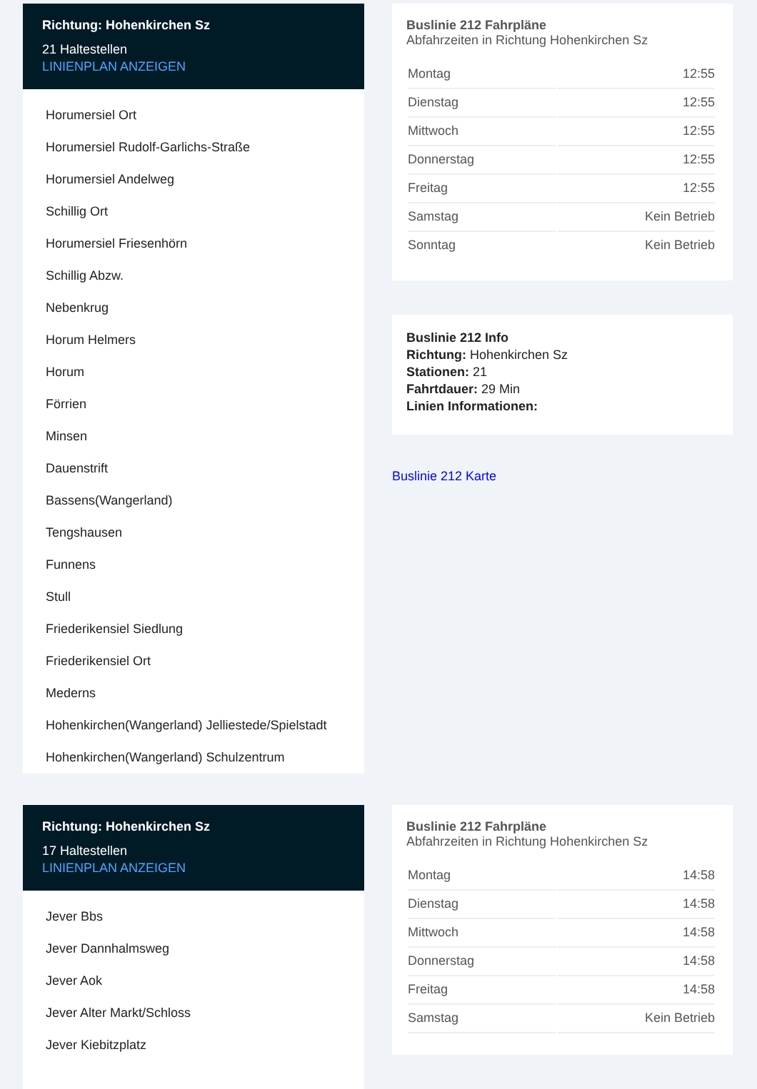Richtung: Hohenkirchen Sz
21 Haltestellen
LINIENPLAN ANZEIGEN
Horumersiel Ort
Horumersiel Rudolf-Garlichs-Straße
Horumersiel Andelweg
Schillig Ort
Horumersiel Friesenhörn
Schillig Abzw.
Nebenkrug
Horum Helmers
Horum
Förrien
Minsen
Dauenstrift
Bassens(Wangerland)
Tengshausen
Funnens
Stull
Friederikensiel Siedlung
Friederikensiel Ort
Mederns
Hohenkirchen(Wangerland) Jelliestede/Spielstadt
Hohenkirchen(Wangerland) Schulzentrum
Buslinie 212 Fahrpläne
Abfahrzeiten in Richtung Hohenkirchen Sz
| Montag | 12:55 |
| Dienstag | 12:55 |
| Mittwoch | 12:55 |
| Donnerstag | 12:55 |
| Freitag | 12:55 |
| Samstag | Kein Betrieb |
| Sonntag | Kein Betrieb |
Buslinie 212 Info
Richtung: Hohenkirchen Sz
Stationen: 21
Fahrtdauer: 29 Min
Linien Informationen:
Buslinie 212 Karte
Richtung: Hohenkirchen Sz
17 Haltestellen
LINIENPLAN ANZEIGEN
Jever Bbs
Jever Dannhalmsweg
Jever Aok
Jever Alter Markt/Schloss
Jever Kiebitzplatz
Buslinie 212 Fahrpläne
Abfahrzeiten in Richtung Hohenkirchen Sz
| Montag | 14:58 |
| Dienstag | 14:58 |
| Mittwoch | 14:58 |
| Donnerstag | 14:58 |
| Freitag | 14:58 |
| Samstag | Kein Betrieb |